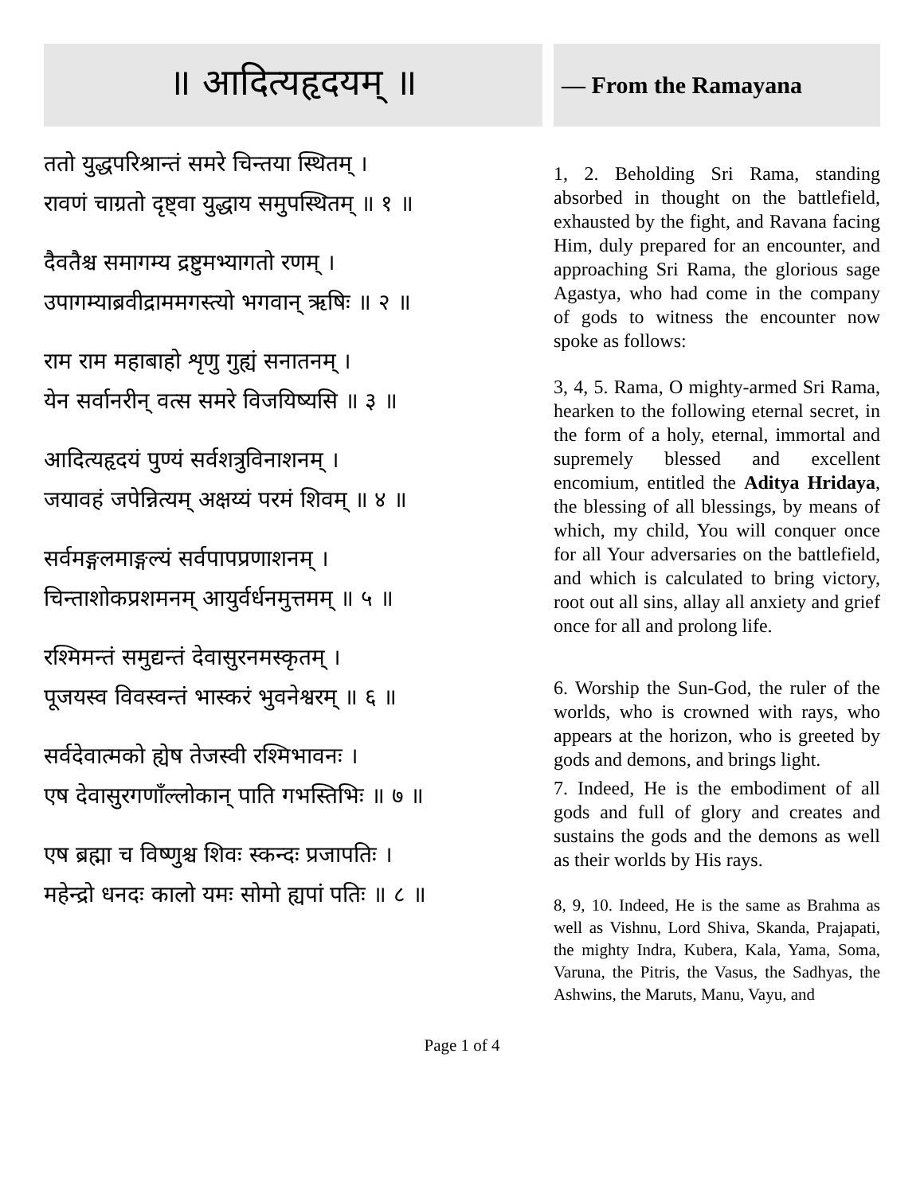॥ आदित्यहृदयम् ॥
ततो युद्धपरिश्रान्तं समरे चिन्तया स्थितम् ।
रावणं चाग्रतो दृष्ट्वा युद्धाय समुपस्थितम् ॥ १ ॥
दैवतैश्च समागम्य द्रष्टुमभ्यागतो रणम् ।
उपागम्याब्रवीद्राममगस्त्यो भगवान् ऋषिः ॥ २ ॥
राम राम महाबाहो शृणु गुह्यं सनातनम् ।
येन सर्वानरीन् वत्स समरे विजयिष्यसि ॥ ३ ॥
आदित्यहृदयं पुण्यं सर्वशत्रुविनाशनम् ।
जयावहं जपेन्नित्यम् अक्षय्यं परमं शिवम् ॥ ४ ॥
सर्वमङ्गलमाङ्गल्यं सर्वपापप्रणाशनम् ।
चिन्ताशोकप्रशमनम् आयुर्वर्धनमुत्तमम् ॥ ५ ॥
रश्मिमन्तं समुद्यन्तं देवासुरनमस्कृतम् ।
पूजयस्व विवस्वन्तं भास्करं भुवनेश्वरम् ॥ ६ ॥
सर्वदेवात्मको ह्येष तेजस्वी रश्मिभावनः ।
एष देवासुरगणाँल्लोकान् पाति गभस्तिभिः ॥ ७ ॥
एष ब्रह्मा च विष्णुश्च शिवः स्कन्दः प्रजापतिः ।
महेन्द्रो धनदः कालो यमः सोमो ह्यपां पतिः ॥ ८ ॥
— From the Ramayana
1, 2. Beholding Sri Rama, standing absorbed in thought on the battlefield, exhausted by the fight, and Ravana facing Him, duly prepared for an encounter, and approaching Sri Rama, the glorious sage Agastya, who had come in the company of gods to witness the encounter now spoke as follows:
3, 4, 5. Rama, O mighty-armed Sri Rama, hearken to the following eternal secret, in the form of a holy, eternal, immortal and supremely blessed and excellent encomium, entitled the Aditya Hridaya, the blessing of all blessings, by means of which, my child, You will conquer once for all Your adversaries on the battlefield, and which is calculated to bring victory, root out all sins, allay all anxiety and grief once for all and prolong life.
6. Worship the Sun-God, the ruler of the worlds, who is crowned with rays, who appears at the horizon, who is greeted by gods and demons, and brings light.
7. Indeed, He is the embodiment of all gods and full of glory and creates and sustains the gods and the demons as well as their worlds by His rays.
8, 9, 10. Indeed, He is the same as Brahma as well as Vishnu, Lord Shiva, Skanda, Prajapati, the mighty Indra, Kubera, Kala, Yama, Soma, Varuna, the Pitris, the Vasus, the Sadhyas, the Ashwins, the Maruts, Manu, Vayu, and
Page 1 of 4